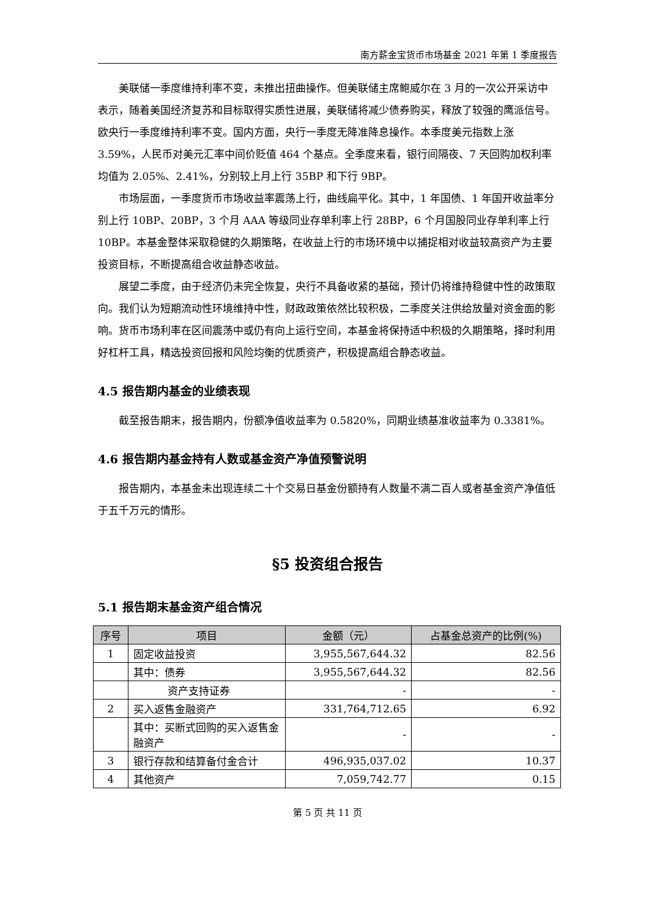南方薪金宝货币市场基金 2021 年第 1 季度报告
美联储一季度维持利率不变，未推出扭曲操作。但美联储主席鲍威尔在 3 月的一次公开采访中表示，随着美国经济复苏和目标取得实质性进展，美联储将减少债券购买，释放了较强的鹰派信号。欧央行一季度维持利率不变。国内方面，央行一季度无降准降息操作。本季度美元指数上涨 3.59%，人民币对美元汇率中间价贬值 464 个基点。全季度来看，银行间隔夜、7 天回购加权利率均值为 2.05%、2.41%，分别较上月上行 35BP 和下行 9BP。
市场层面，一季度货币市场收益率震荡上行，曲线扁平化。其中，1 年国债、1 年国开收益率分别上行 10BP、20BP，3 个月 AAA 等级同业存单利率上行 28BP，6 个月国股同业存单利率上行 10BP。本基金整体采取稳健的久期策略，在收益上行的市场环境中以捕捉相对收益较高资产为主要投资目标，不断提高组合收益静态收益。
展望二季度，由于经济仍未完全恢复，央行不具备收紧的基础，预计仍将维持稳健中性的政策取向。我们认为短期流动性环境维持中性，财政政策依然比较积极，二季度关注供给放量对资金面的影响。货币市场利率在区间震荡中或仍有向上运行空间，本基金将保持适中积极的久期策略，择时利用好杠杆工具，精选投资回报和风险均衡的优质资产，积极提高组合静态收益。
4.5 报告期内基金的业绩表现
截至报告期末，报告期内，份额净值收益率为 0.5820%，同期业绩基准收益率为 0.3381%。
4.6 报告期内基金持有人数或基金资产净值预警说明
报告期内，本基金未出现连续二十个交易日基金份额持有人数量不满二百人或者基金资产净值低于五千万元的情形。
§5 投资组合报告
5.1 报告期末基金资产组合情况
| 序号 | 项目 | 金额（元） | 占基金总资产的比例(%) |
| --- | --- | --- | --- |
| 1 | 固定收益投资 | 3,955,567,644.32 | 82.56 |
| | 其中：债券 | 3,955,567,644.32 | 82.56 |
| | 资产支持证券 | - | - |
| 2 | 买入返售金融资产 | 331,764,712.65 | 6.92 |
| | 其中：买断式回购的买入返售金融资产 | - | - |
| 3 | 银行存款和结算备付金合计 | 496,935,037.02 | 10.37 |
| 4 | 其他资产 | 7,059,742.77 | 0.15 |
第 5 页 共 11 页